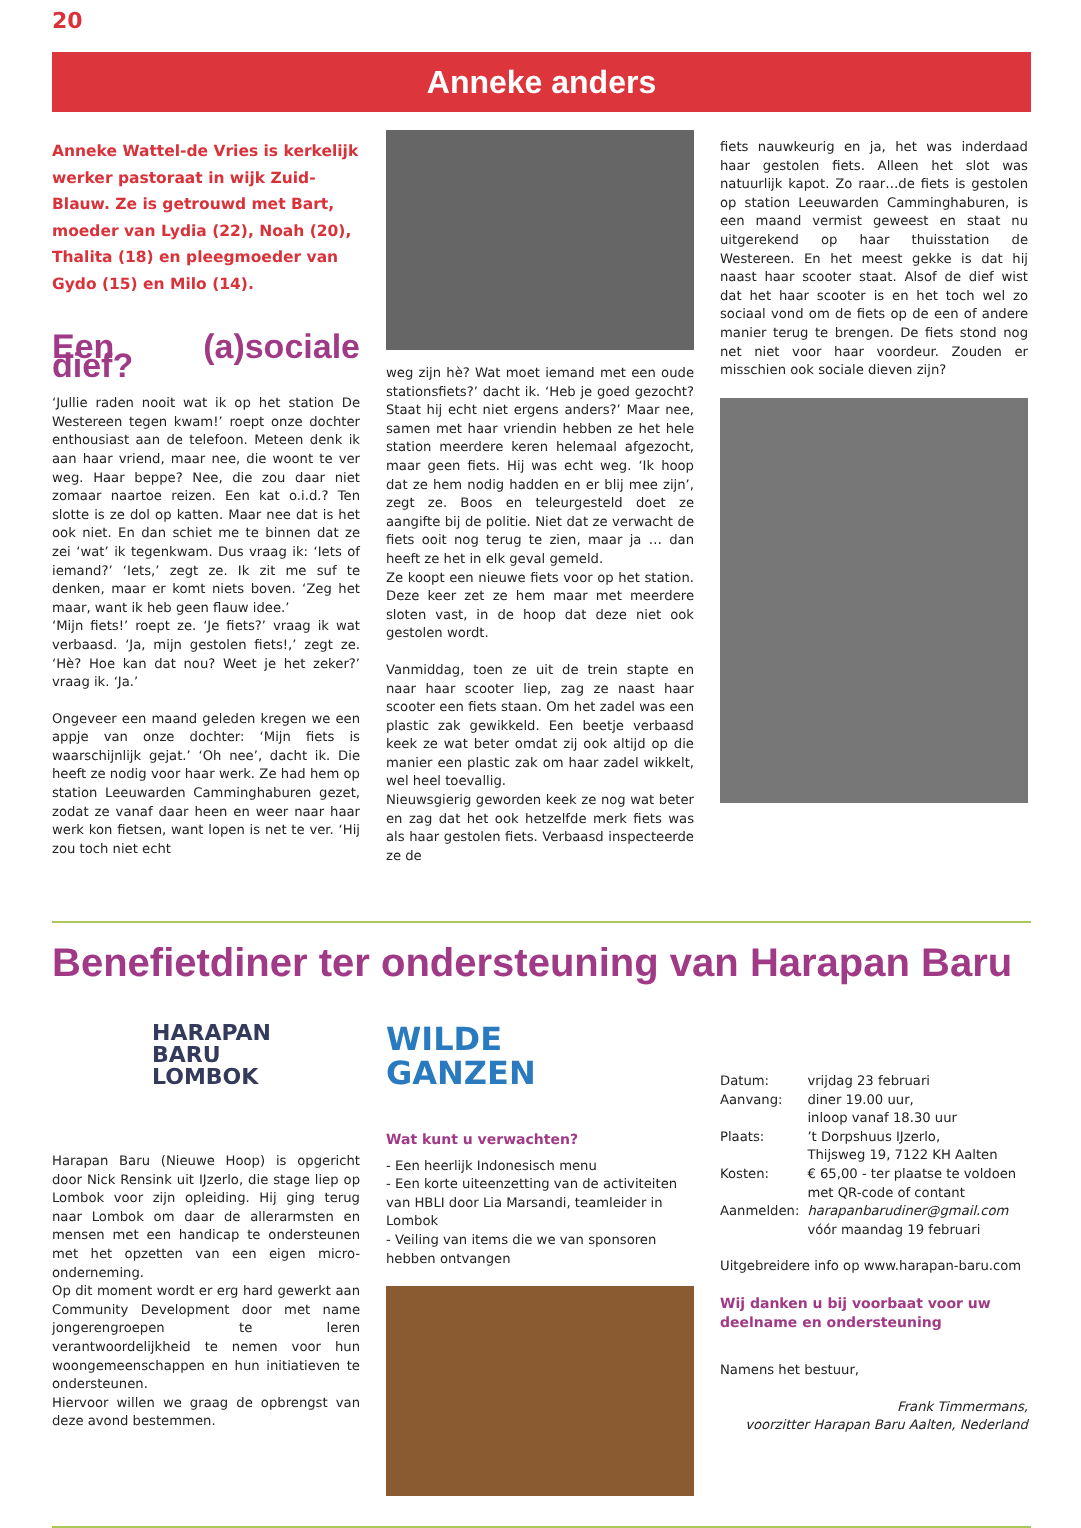20
Anneke anders
Anneke Wattel-de Vries is kerkelijk werker pastoraat in wijk Zuid-Blauw. Ze is getrouwd met Bart, moeder van Lydia (22), Noah (20), Thalita (18) en pleegmoeder van Gydo (15) en Milo (14).
Een (a)sociale dief?
‘Jullie raden nooit wat ik op het station De Westereen tegen kwam!’ roept onze dochter enthousiast aan de telefoon. Meteen denk ik aan haar vriend, maar nee, die woont te ver weg. Haar beppe? Nee, die zou daar niet zomaar naartoe reizen. Een kat o.i.d.? Ten slotte is ze dol op katten. Maar nee dat is het ook niet. En dan schiet me te binnen dat ze zei ‘wat’ ik tegenkwam. Dus vraag ik: ‘Iets of iemand?’ ‘Iets,’ zegt ze. Ik zit me suf te denken, maar er komt niets boven. ‘Zeg het maar, want ik heb geen flauw idee.’
‘Mijn fiets!’ roept ze. ‘Je fiets?’ vraag ik wat verbaasd. ‘Ja, mijn gestolen fiets!,’ zegt ze. ‘Hè? Hoe kan dat nou? Weet je het zeker?’ vraag ik. ‘Ja.’
Ongeveer een maand geleden kregen we een appje van onze dochter: ‘Mijn fiets is waarschijnlijk gejat.’ ‘Oh nee’, dacht ik. Die heeft ze nodig voor haar werk. Ze had hem op station Leeuwarden Camminghaburen gezet, zodat ze vanaf daar heen en weer naar haar werk kon fietsen, want lopen is net te ver. ‘Hij zou toch niet echt
weg zijn hè? Wat moet iemand met een oude stationsfiets?’ dacht ik. ‘Heb je goed gezocht? Staat hij echt niet ergens anders?’ Maar nee, samen met haar vriendin hebben ze het hele station meerdere keren helemaal afgezocht, maar geen fiets. Hij was echt weg. ‘Ik hoop dat ze hem nodig hadden en er blij mee zijn’, zegt ze. Boos en teleurgesteld doet ze aangifte bij de politie. Niet dat ze verwacht de fiets ooit nog terug te zien, maar ja … dan heeft ze het in elk geval gemeld.
Ze koopt een nieuwe fiets voor op het station. Deze keer zet ze hem maar met meerdere sloten vast, in de hoop dat deze niet ook gestolen wordt.
Vanmiddag, toen ze uit de trein stapte en naar haar scooter liep, zag ze naast haar scooter een fiets staan. Om het zadel was een plastic zak gewikkeld. Een beetje verbaasd keek ze wat beter omdat zij ook altijd op die manier een plastic zak om haar zadel wikkelt, wel heel toevallig.
Nieuwsgierig geworden keek ze nog wat beter en zag dat het ook hetzelfde merk fiets was als haar gestolen fiets. Verbaasd inspecteerde ze de
fiets nauwkeurig en ja, het was inderdaad haar gestolen fiets. Alleen het slot was natuurlijk kapot. Zo raar…de fiets is gestolen op station Leeuwarden Camminghaburen, is een maand vermist geweest en staat nu uitgerekend op haar thuisstation de Westereen. En het meest gekke is dat hij naast haar scooter staat. Alsof de dief wist dat het haar scooter is en het toch wel zo sociaal vond om de fiets op de een of andere manier terug te brengen. De fiets stond nog net niet voor haar voordeur. Zouden er misschien ook sociale dieven zijn?
Benefietdiner ter ondersteuning van Harapan Baru
HARAPAN
BARU
LOMBOK
Harapan Baru (Nieuwe Hoop) is opgericht door Nick Rensink uit IJzerlo, die stage liep op Lombok voor zijn opleiding. Hij ging terug naar Lombok om daar de allerarmsten en mensen met een handicap te ondersteunen met het opzetten van een eigen micro-onderneming.
Op dit moment wordt er erg hard gewerkt aan Community Development door met name jongerengroepen te leren verantwoordelijkheid te nemen voor hun woongemeenschappen en hun initiatieven te ondersteunen.
Hiervoor willen we graag de opbrengst van deze avond bestemmen.
WILDE
GANZEN
Wat kunt u verwachten?
- Een heerlijk Indonesisch menu
- Een korte uiteenzetting van de activiteiten van HBLI door Lia Marsandi, teamleider in Lombok
- Veiling van items die we van sponsoren hebben ontvangen
| Datum: | vrijdag 23 februari |
| Aanvang: | diner 19.00 uur, inloop vanaf 18.30 uur |
| Plaats: | ’t Dorpshuus IJzerlo, Thijsweg 19, 7122 KH Aalten |
| Kosten: | € 65,00 - ter plaatse te voldoen met QR-code of contant |
| Aanmelden: | harapanbarudiner@gmail.com vóór maandag 19 februari |
Uitgebreidere info op www.harapan-baru.com
Wij danken u bij voorbaat voor uw deelname en ondersteuning
Namens het bestuur,
Frank Timmermans,
voorzitter Harapan Baru Aalten, Nederland